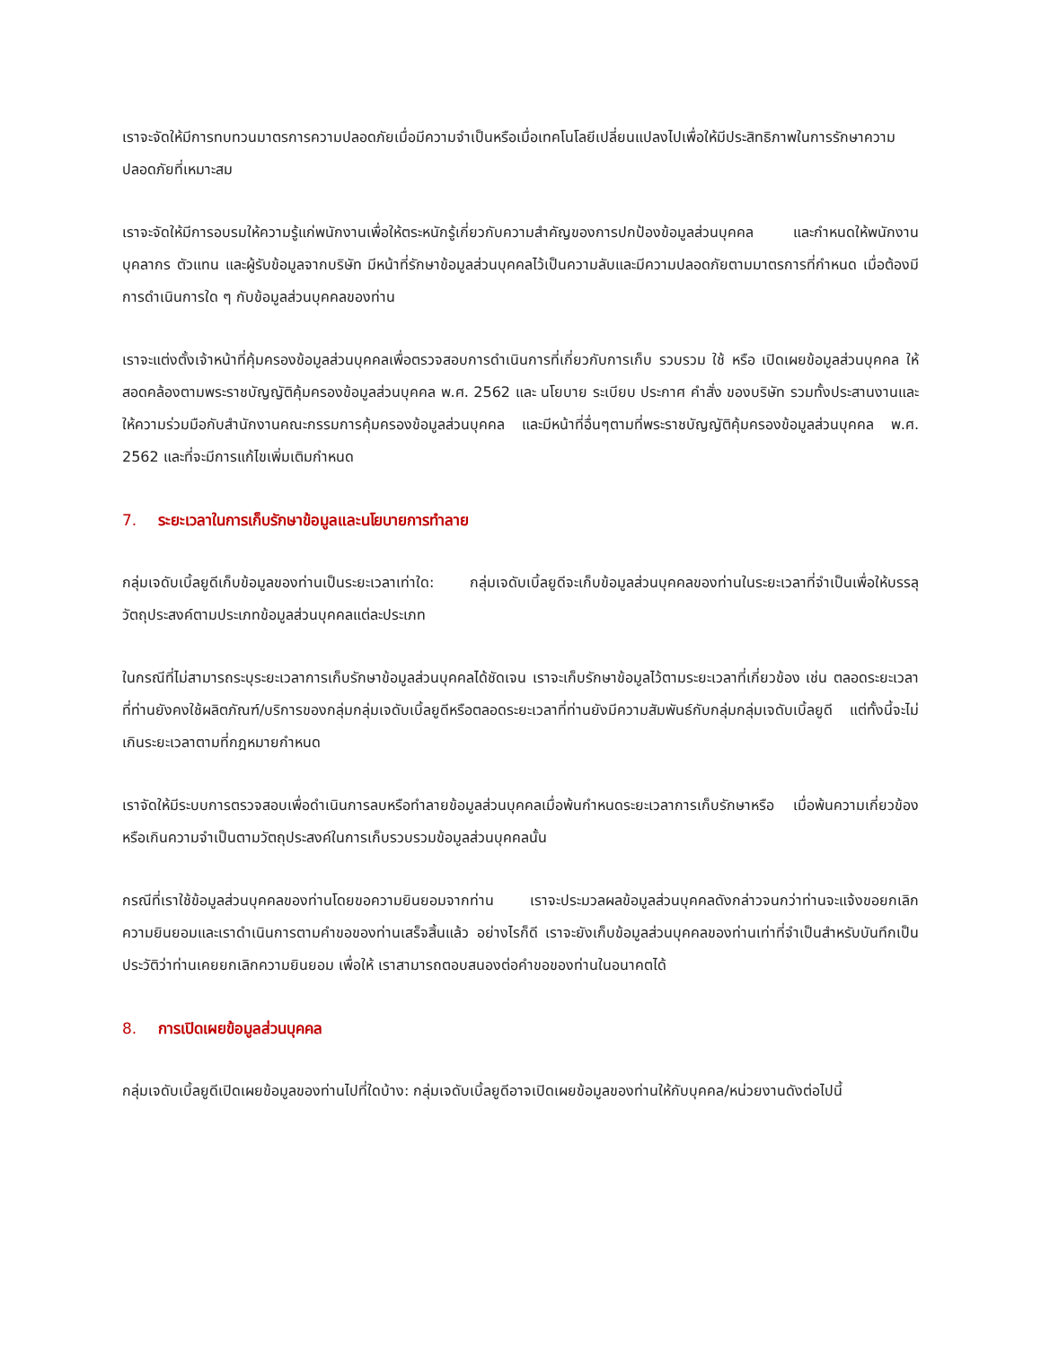เราจะจัดให้มีการทบทวนมาตรการความปลอดภัยเมื่อมีความจำเป็นหรือเมื่อเทคโนโลยีเปลี่ยนแปลงไปเพื่อให้มีประสิทธิภาพในการรักษาความปลอดภัยที่เหมาะสม
เราจะจัดให้มีการอบรมให้ความรู้แก่พนักงานเพื่อให้ตระหนักรู้เกี่ยวกับความสำคัญของการปกป้องข้อมูลส่วนบุคคล และกำหนดให้พนักงาน บุคลากร ตัวแทน และผู้รับข้อมูลจากบริษัท มีหน้าที่รักษาข้อมูลส่วนบุคคลไว้เป็นความลับและมีความปลอดภัยตามมาตรการที่กำหนด เมื่อต้องมีการดำเนินการใด ๆ กับข้อมูลส่วนบุคคลของท่าน
เราจะแต่งตั้งเจ้าหน้าที่คุ้มครองข้อมูลส่วนบุคคลเพื่อตรวจสอบการดำเนินการที่เกี่ยวกับการเก็บ รวบรวม ใช้ หรือ เปิดเผยข้อมูลส่วนบุคคล ให้สอดคล้องตามพระราชบัญญัติคุ้มครองข้อมูลส่วนบุคคล พ.ศ. 2562 และ นโยบาย ระเบียบ ประกาศ คำสั่ง ของบริษัท รวมทั้งประสานงานและให้ความร่วมมือกับสำนักงานคณะกรรมการคุ้มครองข้อมูลส่วนบุคคล และมีหน้าที่อื่นๆตามที่พระราชบัญญัติคุ้มครองข้อมูลส่วนบุคคล พ.ศ. 2562 และที่จะมีการแก้ไขเพิ่มเติมกำหนด
7. ระยะเวลาในการเก็บรักษาข้อมูลและนโยบายการทำลาย
กลุ่มเจดับเบิ้ลยูดีเก็บข้อมูลของท่านเป็นระยะเวลาเท่าใด: กลุ่มเจดับเบิ้ลยูดีจะเก็บข้อมูลส่วนบุคคลของท่านในระยะเวลาที่จำเป็นเพื่อให้บรรลุวัตถุประสงค์ตามประเภทข้อมูลส่วนบุคคลแต่ละประเภท
ในกรณีที่ไม่สามารถระบุระยะเวลาการเก็บรักษาข้อมูลส่วนบุคคลได้ชัดเจน เราจะเก็บรักษาข้อมูลไว้ตามระยะเวลาที่เกี่ยวข้อง เช่น ตลอดระยะเวลาที่ท่านยังคงใช้ผลิตภัณฑ์/บริการของกลุ่มกลุ่มเจดับเบิ้ลยูดีหรือตลอดระยะเวลาที่ท่านยังมีความสัมพันธ์กับกลุ่มกลุ่มเจดับเบิ้ลยูดี แต่ทั้งนี้จะไม่เกินระยะเวลาตามที่กฎหมายกำหนด
เราจัดให้มีระบบการตรวจสอบเพื่อดำเนินการลบหรือทำลายข้อมูลส่วนบุคคลเมื่อพ้นกำหนดระยะเวลาการเก็บรักษาหรือ เมื่อพ้นความเกี่ยวข้องหรือเกินความจำเป็นตามวัตถุประสงค์ในการเก็บรวบรวมข้อมูลส่วนบุคคลนั้น
กรณีที่เราใช้ข้อมูลส่วนบุคคลของท่านโดยขอความยินยอมจากท่าน เราจะประมวลผลข้อมูลส่วนบุคคลดังกล่าวจนกว่าท่านจะแจ้งขอยกเลิกความยินยอมและเราดำเนินการตามคำขอของท่านเสร็จสิ้นแล้ว อย่างไรก็ดี เราจะยังเก็บข้อมูลส่วนบุคคลของท่านเท่าที่จำเป็นสำหรับบันทึกเป็นประวัติว่าท่านเคยยกเลิกความยินยอม เพื่อให้ เราสามารถตอบสนองต่อคำขอของท่านในอนาคตได้
8. การเปิดเผยข้อมูลส่วนบุคคล
กลุ่มเจดับเบิ้ลยูดีเปิดเผยข้อมูลของท่านไปที่ใดบ้าง: กลุ่มเจดับเบิ้ลยูดีอาจเปิดเผยข้อมูลของท่านให้กับบุคคล/หน่วยงานดังต่อไปนี้